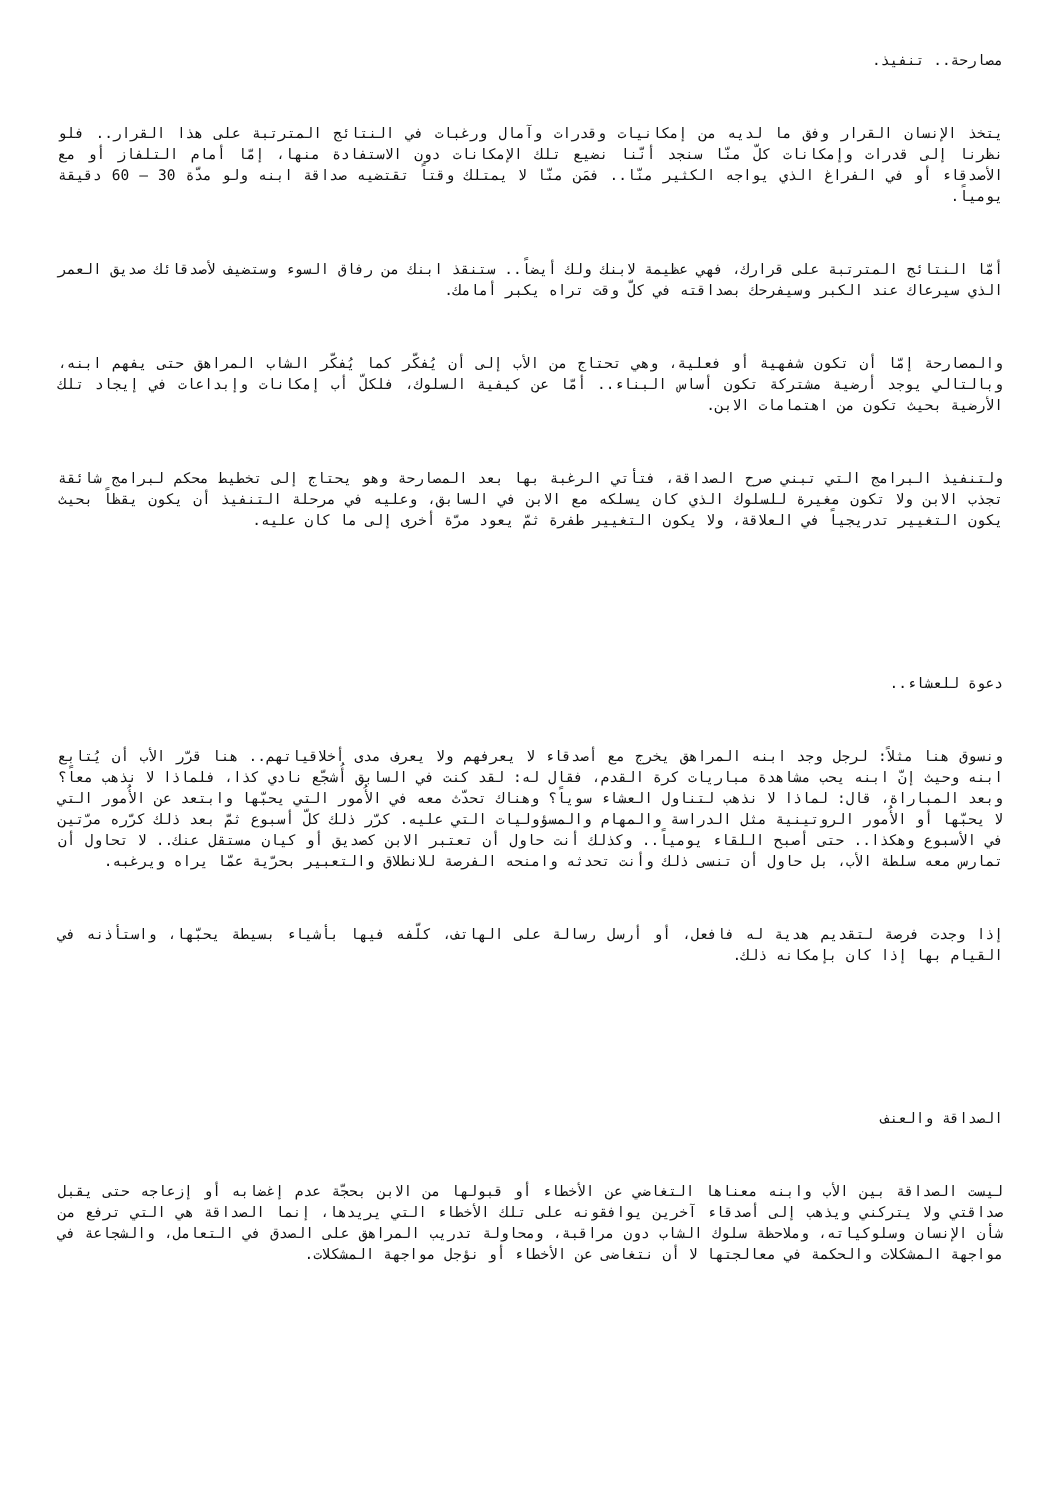مصارحة.. تنفيذ.
يتخذ الإنسان القرار وفق ما لديه من إمكانيات وقدرات وآمال ورغبات في النتائج المترتبة على هذا القرار.. فلو نظرنا إلى قدرات وإمكانات كلّ منّا سنجد أنّنا نضيع تلك الإمكانات دون الاستفادة منها، إمّا أمام التلفاز أو مع الأصدقاء أو في الفراغ الذي يواجه الكثير منّا.. فمَن منّا لا يمتلك وقتاً تقتضيه صداقة ابنه ولو مدّة 30 – 60 دقيقة يومياً.
أمّا النتائج المترتبة على قرارك، فهي عظيمة لابنك ولك أيضاً.. ستنقذ ابنك من رفاق السوء وستضيف لأصدقائك صديق العمر الذي سيرعاك عند الكبر وسيفرحك بصداقته في كلّ وقت تراه يكبر أمامك.
والمصارحة إمّا أن تكون شفهية أو فعلية، وهي تحتاج من الأب إلى أن يُفكّر كما يُفكّر الشاب المراهق حتى يفهم ابنه، وبالتالي يوجد أرضية مشتركة تكون أساس البناء.. أمّا عن كيفية السلوك، فلكلّ أب إمكانات وإبداعات في إيجاد تلك الأرضية بحيث تكون من اهتمامات الابن.
ولتنفيذ البرامج التي تبني صرح الصداقة، فتأتي الرغبة بها بعد المصارحة وهو يحتاج إلى تخطيط محكم لبرامج شائقة تجذب الابن ولا تكون مغيرة للسلوك الذي كان يسلكه مع الابن في السابق، وعليه في مرحلة التنفيذ أن يكون يقظاً بحيث يكون التغيير تدريجياً في العلاقة، ولا يكون التغيير طفرة ثمّ يعود مرّة أخرى إلى ما كان عليه.
دعوة للعشاء..
ونسوق هنا مثلاً: لرجل وجد ابنه المراهق يخرج مع أصدقاء لا يعرفهم ولا يعرف مدى أخلاقياتهم.. هنا قرّر الأب أن يُتابع ابنه وحيث إنّ ابنه يحب مشاهدة مباريات كرة القدم، فقال له: لقد كنت في السابق أُشجّع نادي كذا، فلماذا لا نذهب معاً؟ وبعد المباراة، قال: لماذا لا نذهب لتناول العشاء سوياً؟ وهناك تحدّث معه في الأُمور التي يحبّها وابتعد عن الأُمور التي لا يحبّها أو الأُمور الروتينية مثل الدراسة والمهام والمسؤوليات التي عليه. كرّر ذلك كلّ أسبوع ثمّ بعد ذلك كرّره مرّتين في الأسبوع وهكذا.. حتى أصبح اللقاء يومياً.. وكذلك أنت حاول أن تعتبر الابن كصديق أو كيان مستقل عنك.. لا تحاول أن تمارس معه سلطة الأب، بل حاول أن تنسى ذلك وأنت تحدثه وامنحه الفرصة للانطلاق والتعبير بحرّية عمّا يراه ويرغبه.
إذا وجدت فرصة لتقديم هدية له فافعل، أو أرسل رسالة على الهاتف، كلّفه فيها بأشياء بسيطة يحبّها، واستأذنه في القيام بها إذا كان بإمكانه ذلك.
الصداقة والعنف
ليست الصداقة بين الأب وابنه معناها التغاضي عن الأخطاء أو قبولها من الابن بحجّة عدم إغضابه أو إزعاجه حتى يقبل صداقتي ولا يتركني ويذهب إلى أصدقاء آخرين يوافقونه على تلك الأخطاء التي يريدها، إنما الصداقة هي التي ترفع من شأن الإنسان وسلوكياته، وملاحظة سلوك الشاب دون مراقبة، ومحاولة تدريب المراهق على الصدق في التعامل، والشجاعة في مواجهة المشكلات والحكمة في معالجتها لا أن نتغاضى عن الأخطاء أو نؤجل مواجهة المشكلات.